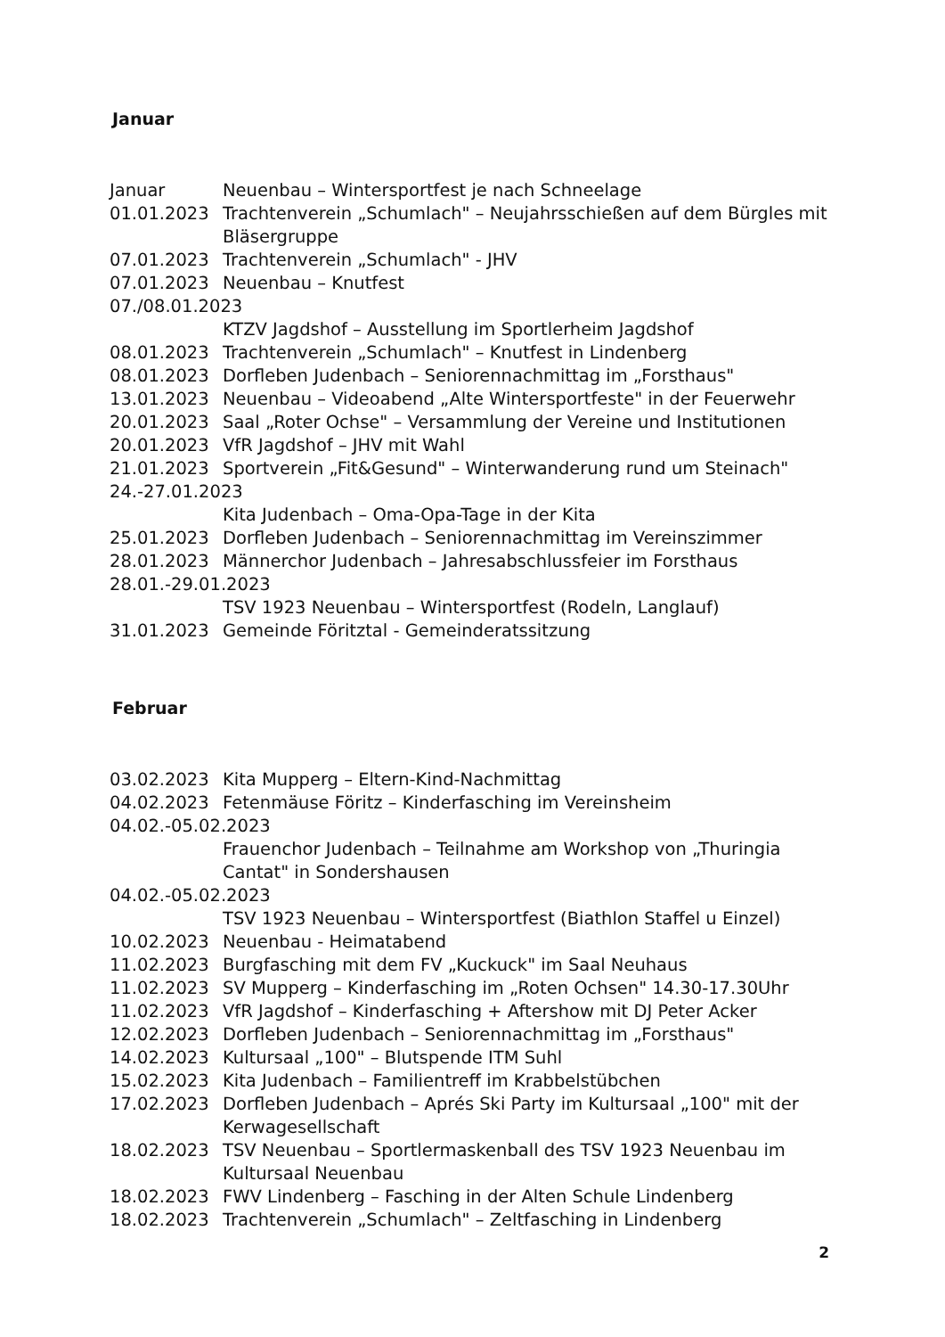Januar
Januar Neuenbau – Wintersportfest je nach Schneelage
01.01.2023 Trachtenverein „Schumlach" – Neujahrsschießen auf dem Bürgles mit Bläsergruppe
07.01.2023 Trachtenverein „Schumlach" - JHV
07.01.2023 Neuenbau – Knutfest
07./08.01.2023
KTZV Jagdshof – Ausstellung im Sportlerheim Jagdshof
08.01.2023 Trachtenverein „Schumlach" – Knutfest in Lindenberg
08.01.2023 Dorfleben Judenbach – Seniorennachmittag im „Forsthaus"
13.01.2023 Neuenbau – Videoabend „Alte Wintersportfeste" in der Feuerwehr
20.01.2023 Saal „Roter Ochse" – Versammlung der Vereine und Institutionen
20.01.2023 VfR Jagdshof – JHV mit Wahl
21.01.2023 Sportverein „Fit&Gesund" – Winterwanderung rund um Steinach"
24.-27.01.2023
Kita Judenbach – Oma-Opa-Tage in der Kita
25.01.2023 Dorfleben Judenbach – Seniorennachmittag im Vereinszimmer
28.01.2023 Männerchor Judenbach – Jahresabschlussfeier im Forsthaus
28.01.-29.01.2023
TSV 1923 Neuenbau – Wintersportfest (Rodeln, Langlauf)
31.01.2023 Gemeinde Föritztal - Gemeinderatssitzung
Februar
03.02.2023 Kita Mupperg – Eltern-Kind-Nachmittag
04.02.2023 Fetenmäuse Föritz – Kinderfasching im Vereinsheim
04.02.-05.02.2023
Frauenchor Judenbach – Teilnahme am Workshop von „Thuringia Cantat" in Sondershausen
04.02.-05.02.2023
TSV 1923 Neuenbau – Wintersportfest (Biathlon Staffel u Einzel)
10.02.2023 Neuenbau - Heimatabend
11.02.2023 Burgfasching mit dem FV „Kuckuck" im Saal Neuhaus
11.02.2023 SV Mupperg – Kinderfasching im „Roten Ochsen" 14.30-17.30Uhr
11.02.2023 VfR Jagdshof – Kinderfasching + Aftershow mit DJ Peter Acker
12.02.2023 Dorfleben Judenbach – Seniorennachmittag im „Forsthaus"
14.02.2023 Kultursaal „100" – Blutspende ITM Suhl
15.02.2023 Kita Judenbach – Familientreff im Krabbelstübchen
17.02.2023 Dorfleben Judenbach – Aprés Ski Party im Kultursaal „100" mit der Kerwagesellschaft
18.02.2023 TSV Neuenbau – Sportlermaskenball des TSV 1923 Neuenbau im Kultursaal Neuenbau
18.02.2023 FWV Lindenberg – Fasching in der Alten Schule Lindenberg
18.02.2023 Trachtenverein „Schumlach" – Zeltfasching in Lindenberg
2